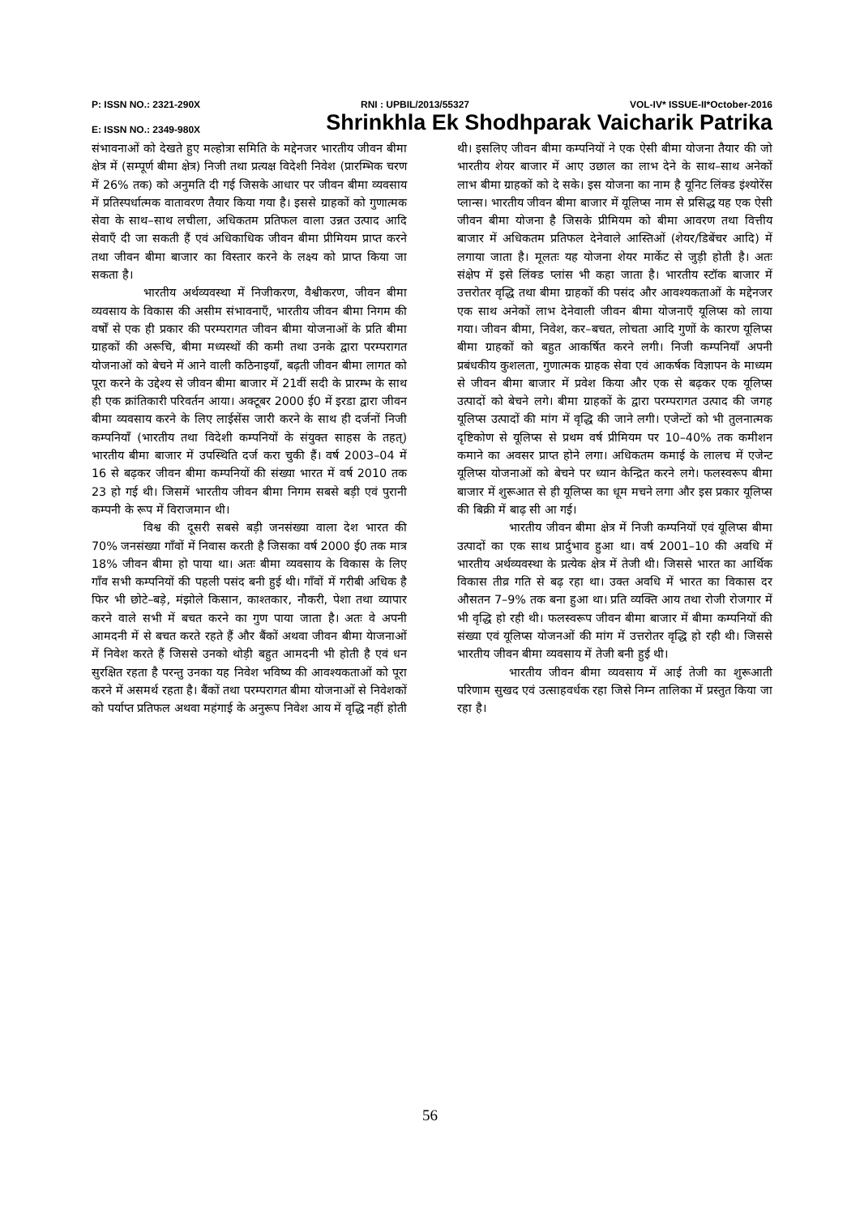P: ISSN NO.: 2321-290X RNI : UPBIL/2013/55327 VOL-IV* ISSUE-II*October-2016
E: ISSN NO.: 2349-980X Shrinkhla Ek Shodhparak Vaicharik Patrika
संभावनाओं को देखते हुए मल्होत्रा समिति के मद्देनजर भारतीय जीवन बीमा क्षेत्र में (सम्पूर्ण बीमा क्षेत्र) निजी तथा प्रत्यक्ष विदेशी निवेश (प्रारम्भिक चरण में 26% तक) को अनुमति दी गई जिसके आधार पर जीवन बीमा व्यवसाय में प्रतिस्पर्धात्मक वातावरण तैयार किया गया है। इससे ग्राहकों को गुणात्मक सेवा के साथ–साथ लचीला, अधिकतम प्रतिफल वाला उन्नत उत्पाद आदि सेवाएँ दी जा सकती हैं एवं अधिकाधिक जीवन बीमा प्रीमियम प्राप्त करने तथा जीवन बीमा बाजार का विस्तार करने के लक्ष्य को प्राप्त किया जा सकता है।
भारतीय अर्थव्यवस्था में निजीकरण, वैश्वीकरण, जीवन बीमा व्यवसाय के विकास की असीम संभावनाएँ, भारतीय जीवन बीमा निगम की वर्षों से एक ही प्रकार की परम्परागत जीवन बीमा योजनाओं के प्रति बीमा ग्राहकों की अरूचि, बीमा मध्यस्थों की कमी तथा उनके द्वारा परम्परागत योजनाओं को बेचने में आने वाली कठिनाइयाँ, बढ़ती जीवन बीमा लागत को पूरा करने के उद्देश्य से जीवन बीमा बाजार में 21वीं सदी के प्रारम्भ के साथ ही एक क्रांतिकारी परिवर्तन आया। अक्टूबर 2000 ई0 में इरडा द्वारा जीवन बीमा व्यवसाय करने के लिए लाईसेंस जारी करने के साथ ही दर्जनों निजी कम्पनियाँ (भारतीय तथा विदेशी कम्पनियों के संयुक्त साहस के तहत्) भारतीय बीमा बाजार में उपस्थिति दर्ज करा चुकी हैं। वर्ष 2003–04 में 16 से बढ़कर जीवन बीमा कम्पनियों की संख्या भारत में वर्ष 2010 तक 23 हो गई थी। जिसमें भारतीय जीवन बीमा निगम सबसे बड़ी एवं पुरानी कम्पनी के रूप में विराजमान थी।
विश्व की दूसरी सबसे बड़ी जनसंख्या वाला देश भारत की 70% जनसंख्या गाँवों में निवास करती है जिसका वर्ष 2000 ई0 तक मात्र 18% जीवन बीमा हो पाया था। अतः बीमा व्यवसाय के विकास के लिए गाँव सभी कम्पनियों की पहली पसंद बनी हुई थी। गाँवों में गरीबी अधिक है फिर भी छोटे–बड़े, मंझोले किसान, काश्तकार, नौकरी, पेशा तथा व्यापार करने वाले सभी में बचत करने का गुण पाया जाता है। अतः वे अपनी आमदनी में से बचत करते रहते हैं और बैंकों अथवा जीवन बीमा येाजनाओं में निवेश करते हैं जिससे उनको थोड़ी बहुत आमदनी भी होती है एवं धन सुरक्षित रहता है परन्तु उनका यह निवेश भविष्य की आवश्यकताओं को पूरा करने में असमर्थ रहता है। बैंकों तथा परम्परागत बीमा योजनाओं से निवेशकों को पर्याप्त प्रतिफल अथवा महंगाई के अनुरूप निवेश आय में वृद्धि नहीं होती थी। इसलिए जीवन बीमा कम्पनियों ने एक ऐसी बीमा योजना तैयार की जो भारतीय शेयर बाजार में आए उछाल का लाभ देने के साथ–साथ अनेकों लाभ बीमा ग्राहकों को दे सके। इस योजना का नाम है यूनिट लिंक्ड इंश्योरेंस प्लान्स। भारतीय जीवन बीमा बाजार में यूलिप्स नाम से प्रसिद्ध यह एक ऐसी जीवन बीमा योजना है जिसके प्रीमियम को बीमा आवरण तथा वित्तीय बाजार में अधिकतम प्रतिफल देनेवाले आस्तिओं (शेयर/डिबेंचर आदि) में लगाया जाता है। मूलतः यह योजना शेयर मार्केट से जुड़ी होती है। अतः संक्षेप में इसे लिंक्ड प्लांस भी कहा जाता है। भारतीय स्टॉक बाजार में उत्तरोतर वृद्धि तथा बीमा ग्राहकों की पसंद और आवश्यकताओं के मद्देनजर एक साथ अनेकों लाभ देनेवाली जीवन बीमा योजनाएँ यूलिप्स को लाया गया। जीवन बीमा, निवेश, कर–बचत, लोचता आदि गुणों के कारण यूलिप्स बीमा ग्राहकों को बहुत आकर्षित करने लगी। निजी कम्पनियाँ अपनी प्रबंधकीय कुशलता, गुणात्मक ग्राहक सेवा एवं आकर्षक विज्ञापन के माध्यम से जीवन बीमा बाजार में प्रवेश किया और एक से बढ़कर एक यूलिप्स उत्पादों को बेचने लगे। बीमा ग्राहकों के द्वारा परम्परागत उत्पाद की जगह यूलिप्स उत्पादों की मांग में वृद्धि की जाने लगी। एजेन्टों को भी तुलनात्मक दृष्टिकोण से यूलिप्स से प्रथम वर्ष प्रीमियम पर 10–40% तक कमीशन कमाने का अवसर प्राप्त होने लगा। अधिकतम कमाई के लालच में एजेन्ट यूलिप्स योजनाओं को बेचने पर ध्यान केन्द्रित करने लगे। फलस्वरूप बीमा बाजार में शुरूआत से ही यूलिप्स का धूम मचने लगा और इस प्रकार यूलिप्स की बिक्री में बाढ़ सी आ गई।
भारतीय जीवन बीमा क्षेत्र में निजी कम्पनियों एवं यूलिप्स बीमा उत्पादों का एक साथ प्रार्दुभाव हुआ था। वर्ष 2001–10 की अवधि में भारतीय अर्थव्यवस्था के प्रत्येक क्षेत्र में तेजी थी। जिससे भारत का आर्थिक विकास तीव्र गति से बढ़ रहा था। उक्त अवधि में भारत का विकास दर औसतन 7–9% तक बना हुआ था। प्रति व्यक्ति आय तथा रोजी रोजगार में भी वृद्धि हो रही थी। फलस्वरूप जीवन बीमा बाजार में बीमा कम्पनियों की संख्या एवं यूलिप्स योजनओं की मांग में उत्तरोतर वृद्धि हो रही थी। जिससे भारतीय जीवन बीमा व्यवसाय में तेजी बनी हुई थी।
भारतीय जीवन बीमा व्यवसाय में आई तेजी का शुरूआती परिणाम सुखद एवं उत्साहवर्धक रहा जिसे निम्न तालिका में प्रस्तुत किया जा रहा है।
56